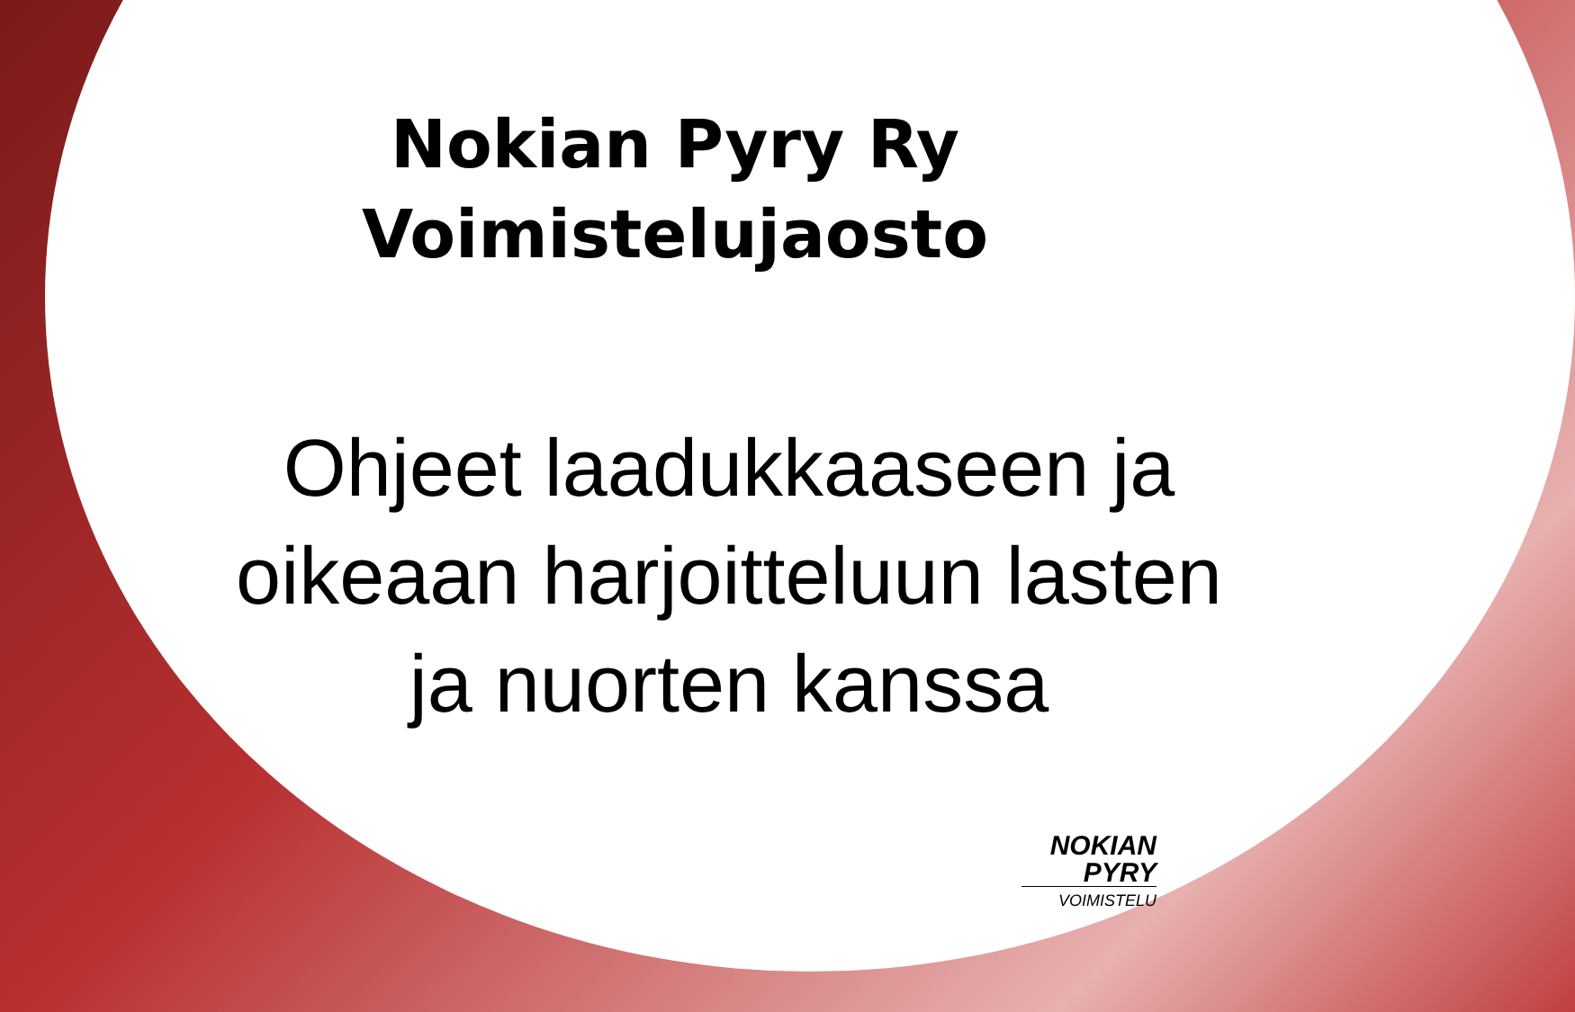Nokian Pyry Ry
Voimistelujaosto
Ohjeet laadukkaaseen ja
oikeaan harjoitteluun lasten
ja nuorten kanssa
NOKIAN
PYRY
VOIMISTELU